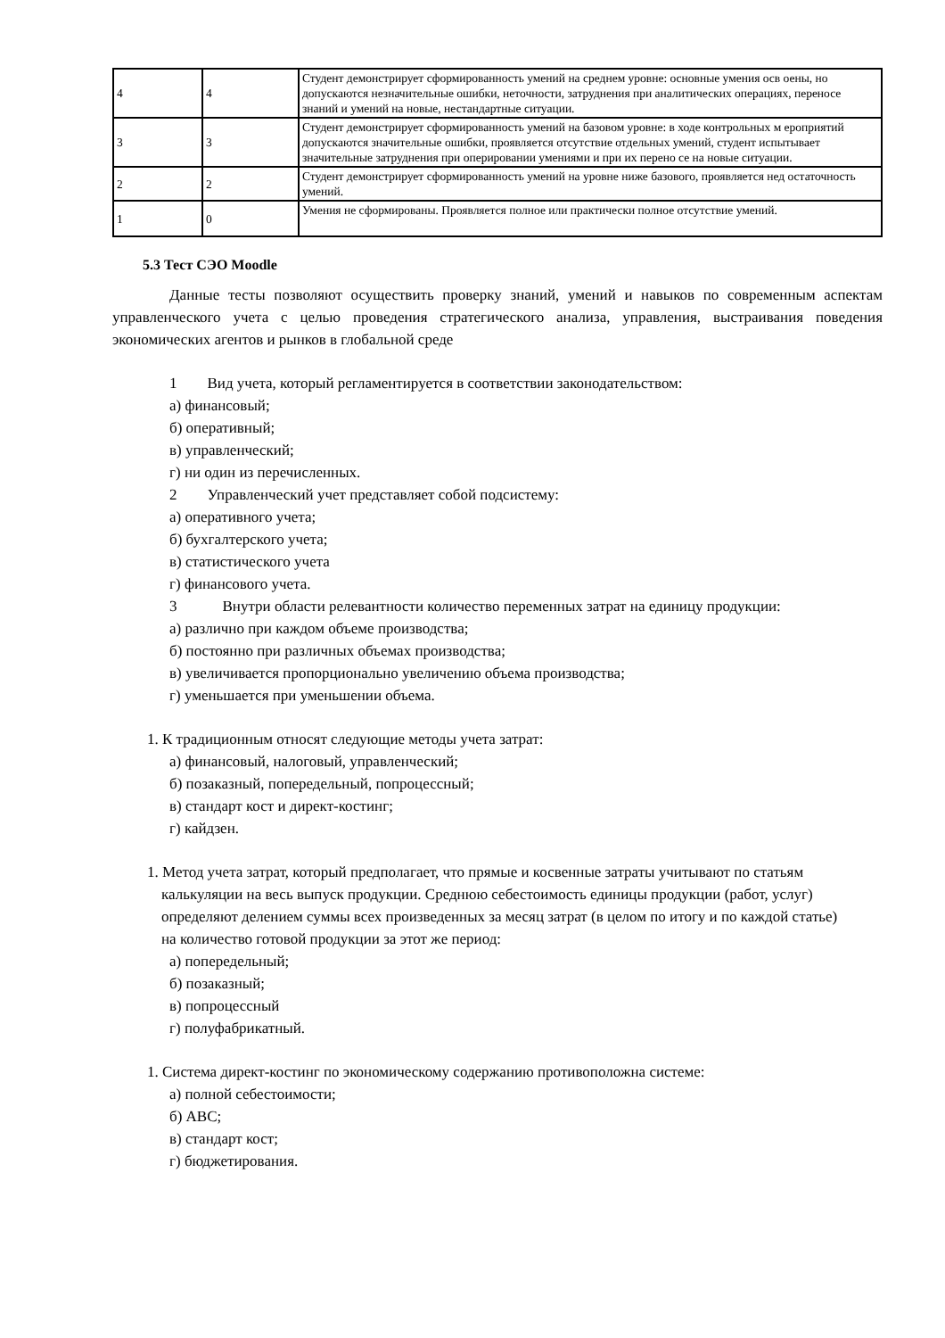| 4 | 4 | Студент демонстрирует сформированность умений на среднем уровне: основные умения осв оены, но допускаются незначительные ошибки, неточности, затруднения при аналитических операциях, переносе знаний и умений на новые, нестандартные ситуации. |
| 3 | 3 | Студент демонстрирует сформированность умений на базовом уровне: в ходе контрольных м ероприятий допускаются значительные ошибки, проявляется отсутствие отдельных умений, студент испытывает значительные затруднения при оперировании умениями и при их перено се на новые ситуации. |
| 2 | 2 | Студент демонстрирует сформированность умений на уровне ниже базового, проявляется нед остаточность умений. |
| 1 | 0 | Умения не сформированы. Проявляется полное или практически полное отсутствие умений. |
5.3 Тест СЭО Moodle
Данные тесты позволяют осуществить проверку знаний, умений и навыков по современным аспектам управленческого учета с целью проведения стратегического анализа, управления, выстраивания поведения экономических агентов и рынков в глобальной среде
1 Вид учета, который регламентируется в соответствии законодательством:
а) финансовый;
б) оперативный;
в) управленческий;
г) ни один из перечисленных.
2 Управленческий учет представляет собой подсистему:
а) оперативного учета;
б) бухгалтерского учета;
в) статистического учета
г) финансового учета.
3 Внутри области релевантности количество переменных затрат на единицу продукции:
а) различно при каждом объеме производства;
б) постоянно при различных объемах производства;
в) увеличивается пропорционально увеличению объема производства;
г) уменьшается при уменьшении объема.
1. К традиционным относят следующие методы учета затрат:
а) финансовый, налоговый, управленческий;
б) позаказный, попередельный, попроцессный;
в) стандарт кост и директ-костинг;
г) кайдзен.
1. Метод учета затрат, который предполагает, что прямые и косвенные затраты учитывают по статьям калькуляции на весь выпуск продукции. Среднюю себестоимость единицы продукции (работ, услуг) определяют делением суммы всех произведенных за месяц затрат (в целом по итогу и по каждой статье) на количество готовой продукции за этот же период:
а) попередельный;
б) позаказный;
в) попроцессный
г) полуфабрикатный.
1. Система директ-костинг по экономическому содержанию противоположна системе:
а) полной себестоимости;
б) АВС;
в) стандарт кост;
г) бюджетирования.